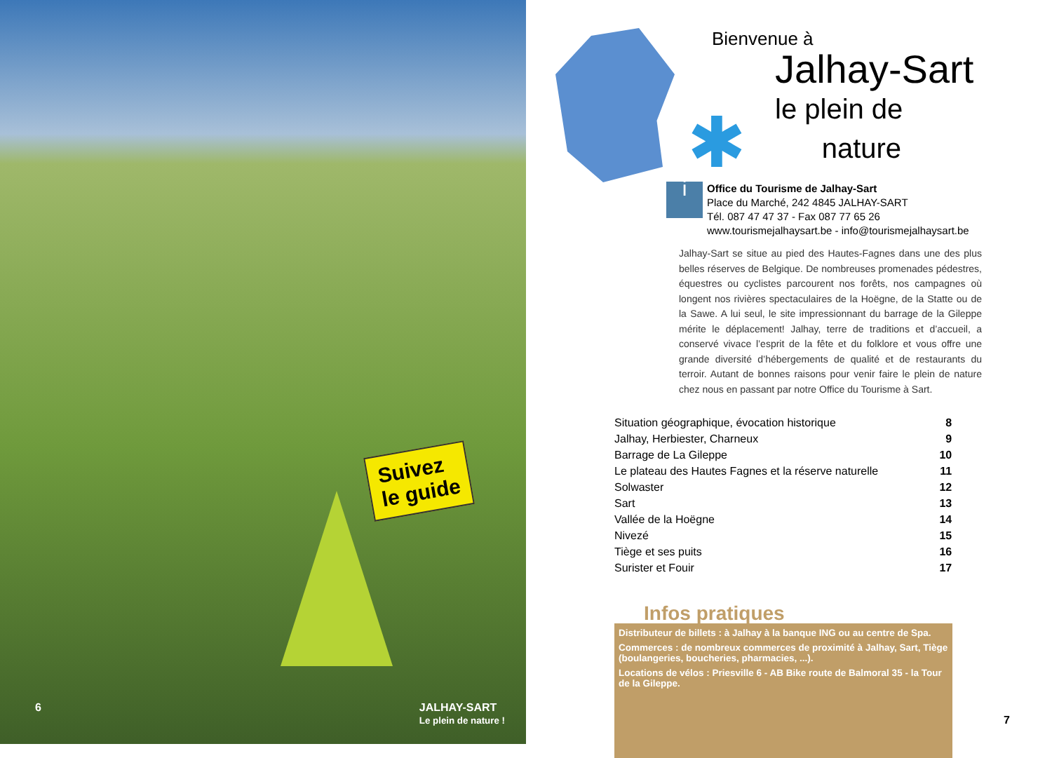Suivez
le guide
6 JALHAY-SART
Le plein de nature !
✱
Bienvenue à
Jalhay-Sart
le plein de
nature
i
Office du Tourisme de Jalhay-Sart
Place du Marché, 242 4845 JALHAY-SART
Tél. 087 47 47 37 - Fax 087 77 65 26
www.tourismejalhaysart.be - info@tourismejalhaysart.be
Jalhay-Sart se situe au pied des Hautes-Fagnes dans une des plus belles réserves de Belgique. De nombreuses promenades pédestres, équestres ou cyclistes parcourent nos forêts, nos campagnes où longent nos rivières spectaculaires de la Hoëgne, de la Statte ou de la Sawe. A lui seul, le site impressionnant du barrage de la Gileppe mérite le déplacement! Jalhay, terre de traditions et d’accueil, a conservé vivace l’esprit de la fête et du folklore et vous offre une grande diversité d’hébergements de qualité et de restaurants du terroir. Autant de bonnes raisons pour venir faire le plein de nature chez nous en passant par notre Office du Tourisme à Sart.
| Situation géographique, évocation historique | 8 |
| Jalhay, Herbiester, Charneux | 9 |
| Barrage de La Gileppe | 10 |
| Le plateau des Hautes Fagnes et la réserve naturelle | 11 |
| Solwaster | 12 |
| Sart | 13 |
| Vallée de la Hoëgne | 14 |
| Nivezé | 15 |
| Tiège et ses puits | 16 |
| Surister et Fouir | 17 |
Infos pratiques
Distributeur de billets : à Jalhay à la banque ING ou au centre de Spa.
Commerces : de nombreux commerces de proximité à Jalhay, Sart, Tiège (boulangeries, boucheries, pharmacies, ...).
Locations de vélos : Priesville 6 - AB Bike route de Balmoral 35 - la Tour de la Gileppe.
7